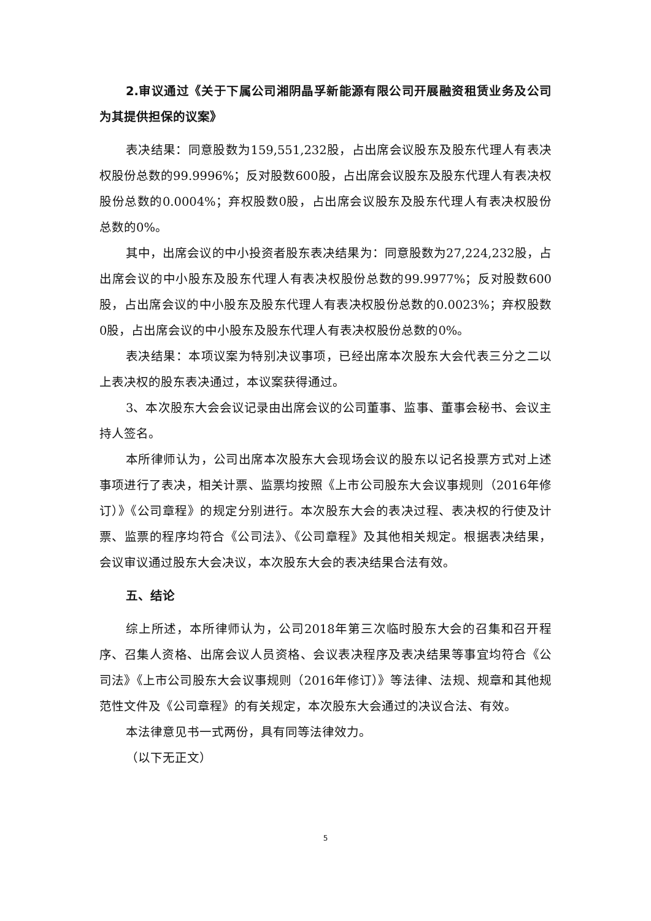2.审议通过《关于下属公司湘阴晶孚新能源有限公司开展融资租赁业务及公司为其提供担保的议案》
表决结果：同意股数为159,551,232股，占出席会议股东及股东代理人有表决权股份总数的99.9996%；反对股数600股，占出席会议股东及股东代理人有表决权股份总数的0.0004%；弃权股数0股，占出席会议股东及股东代理人有表决权股份总数的0%。
其中，出席会议的中小投资者股东表决结果为：同意股数为27,224,232股，占出席会议的中小股东及股东代理人有表决权股份总数的99.9977%；反对股数600股，占出席会议的中小股东及股东代理人有表决权股份总数的0.0023%；弃权股数0股，占出席会议的中小股东及股东代理人有表决权股份总数的0%。
表决结果：本项议案为特别决议事项，已经出席本次股东大会代表三分之二以上表决权的股东表决通过，本议案获得通过。
3、本次股东大会会议记录由出席会议的公司董事、监事、董事会秘书、会议主持人签名。
本所律师认为，公司出席本次股东大会现场会议的股东以记名投票方式对上述事项进行了表决，相关计票、监票均按照《上市公司股东大会议事规则（2016年修订）》《公司章程》的规定分别进行。本次股东大会的表决过程、表决权的行使及计票、监票的程序均符合《公司法》、《公司章程》及其他相关规定。根据表决结果，会议审议通过股东大会决议，本次股东大会的表决结果合法有效。
五、结论
综上所述，本所律师认为，公司2018年第三次临时股东大会的召集和召开程序、召集人资格、出席会议人员资格、会议表决程序及表决结果等事宜均符合《公司法》《上市公司股东大会议事规则（2016年修订）》等法律、法规、规章和其他规范性文件及《公司章程》的有关规定，本次股东大会通过的决议合法、有效。
本法律意见书一式两份，具有同等法律效力。
（以下无正文）
5